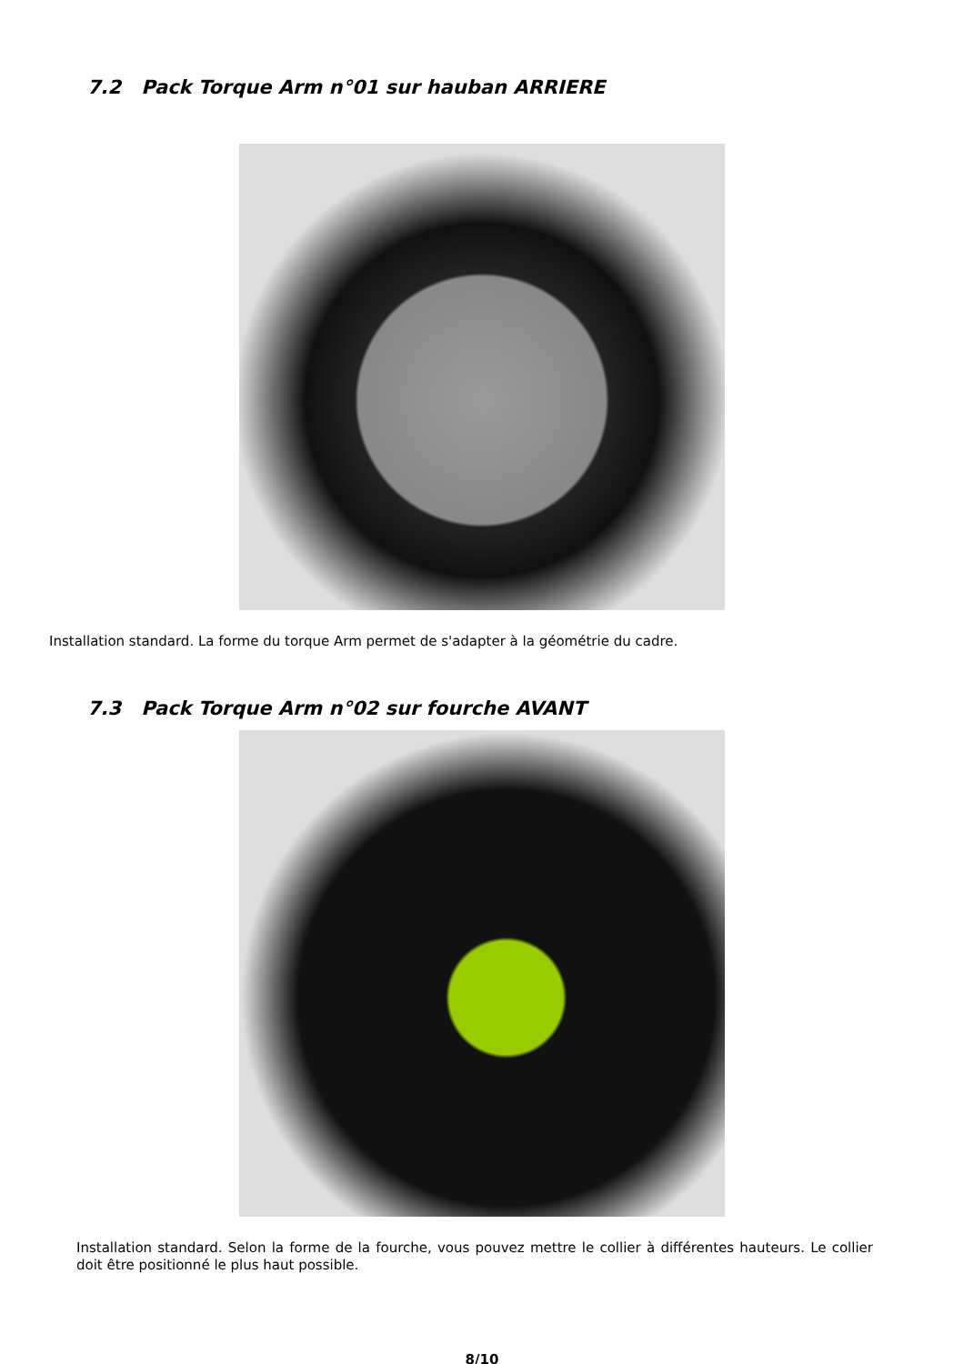7.2 Pack Torque Arm n°01 sur hauban ARRIERE
Installation standard. La forme du torque Arm permet de s'adapter à la géométrie du cadre.
7.3 Pack Torque Arm n°02 sur fourche AVANT
Installation standard. Selon la forme de la fourche, vous pouvez mettre le collier à différentes hauteurs. Le collier doit être positionné le plus haut possible.
8/10